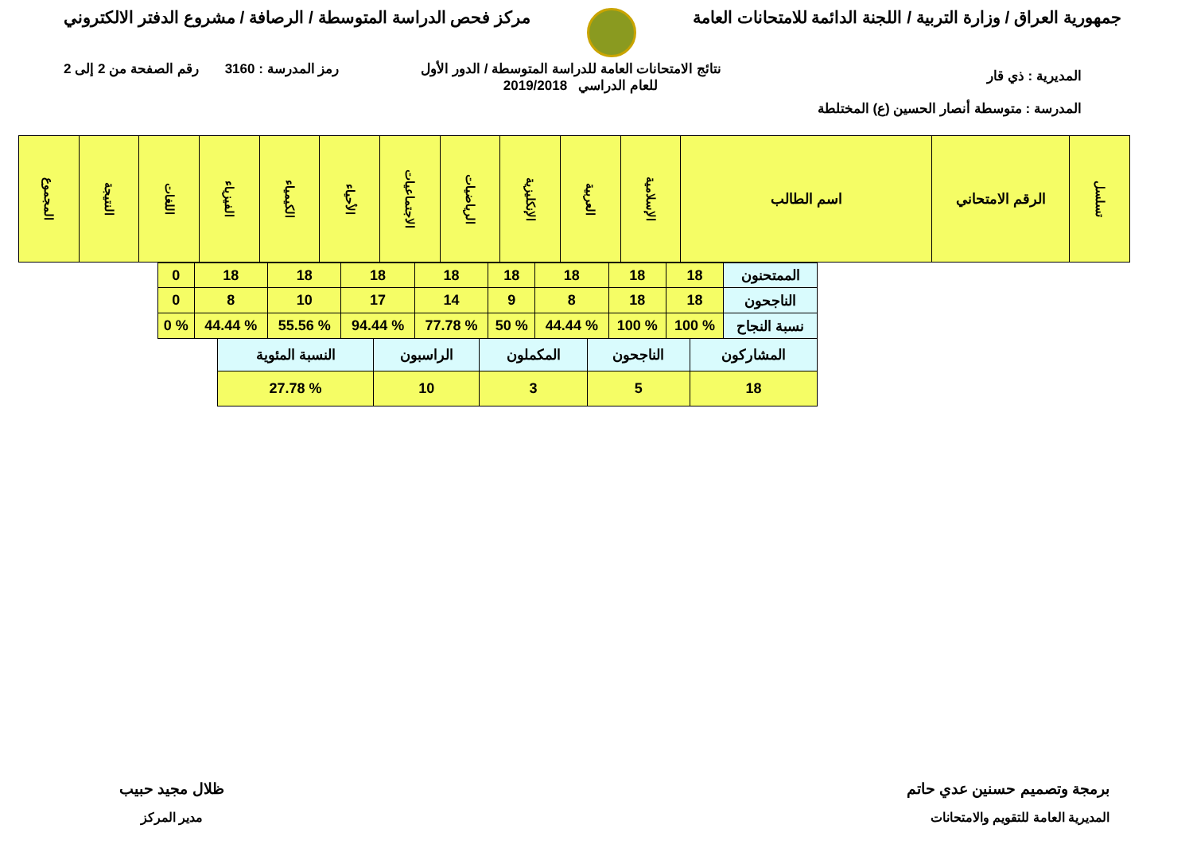جمهورية العراق / وزارة التربية / اللجنة الدائمة للامتحانات العامة
مركز فحص الدراسة المتوسطة / الرصافة / مشروع الدفتر الالكتروني
نتائج الامتحانات العامة للدراسة المتوسطة / الدور الأول
للعام الدراسي 2019/2018
رمز المدرسة : 3160 رقم الصفحة من 2 إلى 2
المديرية : ذي قار
المدرسة : متوسطة أنصار الحسين (ع) المختلطة
| تسلسل | الرقم الامتحاني | اسم الطالب | الإسلامية | العربية | الإنكليزية | الرياضيات | الاجتماعيات | الأحياء | الكيمياء | الفيزياء | اللغات | النتيجة | المجموع |
| --- | --- | --- | --- | --- | --- | --- | --- | --- | --- | --- | --- | --- | --- |
| الممتحنون | 18 | 18 | 18 | 18 | 18 | 18 | 18 | 18 | 0 |
| الناجحون | 18 | 18 | 8 | 9 | 14 | 17 | 10 | 8 | 0 |
| نسبة النجاح | % 100 | % 100 | % 44.44 | % 50 | % 77.78 | % 94.44 | % 55.56 | % 44.44 | % 0 |
| المشاركون | الناجحون | المكملون | الراسبون | النسبة المئوية |
| 18 | 5 | 3 | 10 | % 27.78 |
برمجة وتصميم حسنين عدي حاتم
المديرية العامة للتقويم والامتحانات
ظلال مجيد حبيب
مدير المركز